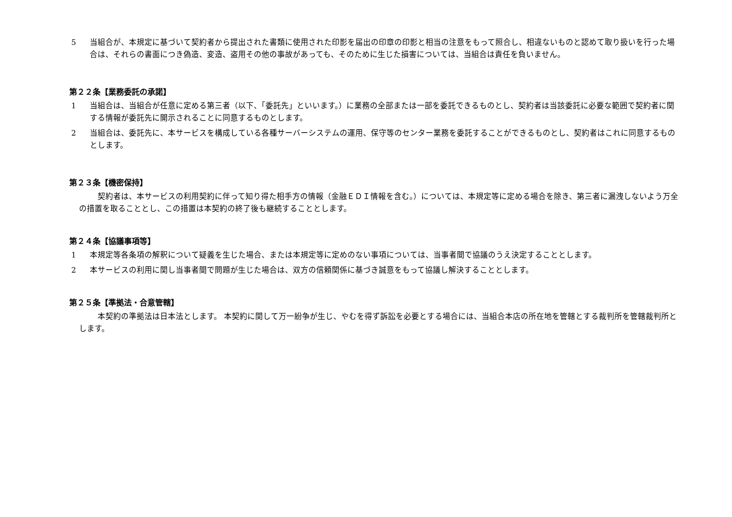5 当組合が、本規定に基づいて契約者から提出された書類に使用された印影を届出の印章の印影と相当の注意をもって照合し、相違ないものと認めて取り扱いを行った場合は、それらの書面につき偽造、変造、盗用その他の事故があっても、そのために生じた損害については、当組合は責任を負いません。
第２２条【業務委託の承諾】
1 当組合は、当組合が任意に定める第三者（以下、「委託先」といいます。）に業務の全部または一部を委託できるものとし、契約者は当該委託に必要な範囲で契約者に関する情報が委託先に開示されることに同意するものとします。
2 当組合は、委託先に、本サービスを構成している各種サーバーシステムの運用、保守等のセンター業務を委託することができるものとし、契約者はこれに同意するものとします。
第２３条【機密保持】
契約者は、本サービスの利用契約に伴って知り得た相手方の情報（金融ＥＤＩ情報を含む。）については、本規定等に定める場合を除き、第三者に漏洩しないよう万全の措置を取ることとし、この措置は本契約の終了後も継続することとします。
第２４条【協議事項等】
1 本規定等各条項の解釈について疑義を生じた場合、または本規定等に定めのない事項については、当事者間で協議のうえ決定することとします。
2 本サービスの利用に関し当事者間で問題が生じた場合は、双方の信頼関係に基づき誠意をもって協議し解決することとします。
第２５条【準拠法・合意管轄】
本契約の準拠法は日本法とします。 本契約に関して万一紛争が生じ、やむを得ず訴訟を必要とする場合には、当組合本店の所在地を管轄とする裁判所を管轄裁判所とします。